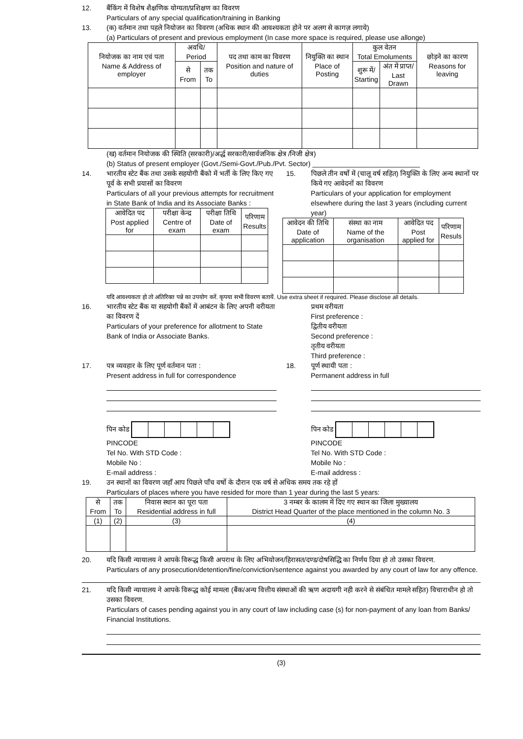12. बैंकिंग में विशेष शैक्षणिक योग्यता/प्रशिक्षण का विवरण
Particulars of any special qualification/training in Banking
13. (क) वर्तमान तथा पहले नियोजन का विवरण (अधिक स्थान की आवश्यकता होने पर अलग से कागज़ लगाये)
(a) Particulars of present and previous employment (In case more space is required, please use allonge)
| नियोजक का नाम एवं पता Name & Address of employer | अवधि/ Period | | पद तथा काम का विवरण Position and nature of duties | नियुक्ति का स्थान Place of Posting | कुल वेतन Total Emoluments | | छोड़ने का कारण Reasons for leaving |
| --- | --- | --- | --- | --- | --- | --- | --- |
| | से From | तक To | | | शुरू में/ Starting | अंत में प्राप्त/ Last Drawn | |
(ख) वर्तमान नियोजक की स्थिति (सरकारी)/अर्द्ध सरकारी/सार्वजनिक क्षेत्र /निजी क्षेत्र)
(b) Status of present employer (Govt./Semi-Govt./Pub./Pvt. Sector) ____________________________
14. भारतीय स्टेट बैंक तथा उसके सहयोगी बैंको में भर्ती के लिए किए गए पूर्व के सभी प्रयासों का विवरण
Particulars of all your previous attempts for recruitment in State Bank of India and its Associate Banks :
| आवेदित पद Post applied for | परीक्षा केन्द्र Centre of exam | परीक्षा तिथि Date of exam | परिणाम Results |
| --- | --- | --- | --- |
15. पिछले तीन वर्षो में (चालू वर्ष सहित) नियुक्ति के लिए अन्य स्थानों पर किये गए आवेदनों का विवरण
Particulars of your application for employment elsewhere during the last 3 years (including current year)
| आवेदन की तिथि Date of application | संस्था का नाम Name of the organisation | आवेदित पद Post applied for | परिणाम Resuls |
| --- | --- | --- | --- |
यदि आवश्यकता हो तो अतिरिक्त पन्ने का उपयोग करें. कृपया सभी विवरण बतायें. Use extra sheet if required. Please disclose all details.
16. भारतीय स्टेट बैंक या सहयोगी बैंकों में आबंटन के लिए अपनी वरीयता का विवरण दें
Particulars of your preference for allotment to State Bank of India or Associate Banks.
प्रथम वरीयता
First preference :
द्वितीय वरीयता
Second preference :
तृतीय वरीयता
Third preference :
17. पत्र व्यवहार के लिए पूर्ण वर्तमान पता :
Present address in full for correspondence
पिन कोड
PINCODE
Tel No. With STD Code :
Mobile No :
E-mail address :
18. पूर्ण स्थायी पता :
Permanent address in full
पिन कोड
PINCODE
Tel No. With STD Code :
Mobile No :
E-mail address :
19. उन स्थानों का विवरण जहाँ आप पिछले पाँच वर्षो के दौरान एक वर्ष से अधिक समय तक रहे हों
Particulars of places where you have resided for more than 1 year during the last 5 years:
| से From | तक To | निवास स्थान का पूरा पता Residential address in full | 3 नम्बर के कालम में दिए गए स्थान का जिला मुख्यालय District Head Quarter of the place mentioned in the column No. 3 |
| --- | --- | --- | --- |
| (1) | (2) | (3) | (4) |
20. यदि किसी न्यायालय ने आपके विरूद्ध किसी अपराध के लिए अभियोजन/हिरासत/दण्ड/दोषसिद्धि का निर्णय दिया हो तो उसका विवरण.
Particulars of any prosecution/detention/fine/conviction/sentence against you awarded by any court of law for any offence.
21. यदि किसी न्यायालय ने आपके विरूद्ध कोई मामला (बैंक/अन्य वित्तीय संस्थाओं की ऋण अदायगी नही करने से संबंधित मामले सहित) विचाराधीन हो तो उसका विवरण.
Particulars of cases pending against you in any court of law including case (s) for non-payment of any loan from Banks/ Financial Institutions.
(3)